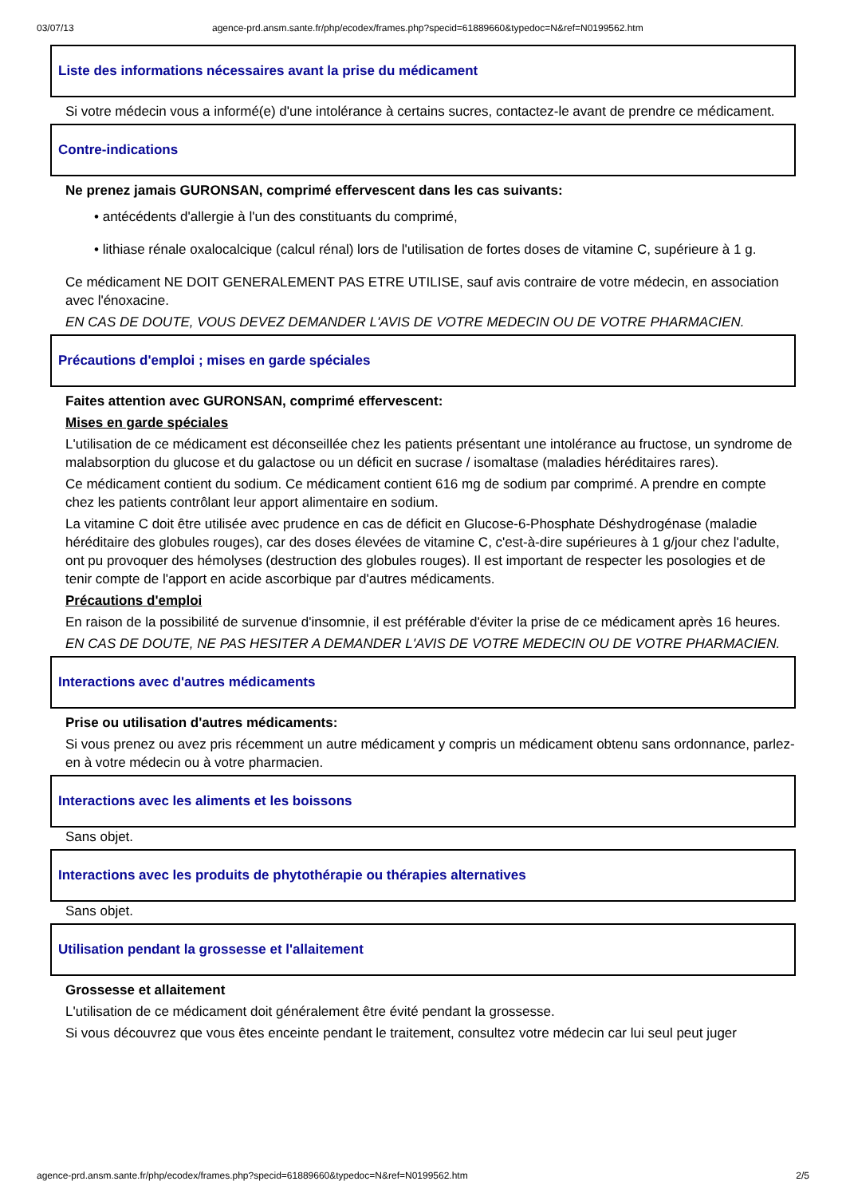03/07/13 agence-prd.ansm.sante.fr/php/ecodex/frames.php?specid=61889660&typedoc=N&ref=N0199562.htm
Liste des informations nécessaires avant la prise du médicament
Si votre médecin vous a informé(e) d'une intolérance à certains sucres, contactez-le avant de prendre ce médicament.
Contre-indications
Ne prenez jamais GURONSAN, comprimé effervescent dans les cas suivants:
• antécédents d'allergie à l'un des constituants du comprimé,
• lithiase rénale oxalocalcique (calcul rénal) lors de l'utilisation de fortes doses de vitamine C, supérieure à 1 g.
Ce médicament NE DOIT GENERALEMENT PAS ETRE UTILISE, sauf avis contraire de votre médecin, en association avec l'énoxacine.
EN CAS DE DOUTE, VOUS DEVEZ DEMANDER L'AVIS DE VOTRE MEDECIN OU DE VOTRE PHARMACIEN.
Précautions d'emploi ; mises en garde spéciales
Faites attention avec GURONSAN, comprimé effervescent:
Mises en garde spéciales
L'utilisation de ce médicament est déconseillée chez les patients présentant une intolérance au fructose, un syndrome de malabsorption du glucose et du galactose ou un déficit en sucrase / isomaltase (maladies héréditaires rares).
Ce médicament contient du sodium. Ce médicament contient 616 mg de sodium par comprimé. A prendre en compte chez les patients contrôlant leur apport alimentaire en sodium.
La vitamine C doit être utilisée avec prudence en cas de déficit en Glucose-6-Phosphate Déshydrogénase (maladie héréditaire des globules rouges), car des doses élevées de vitamine C, c'est-à-dire supérieures à 1 g/jour chez l'adulte, ont pu provoquer des hémolyses (destruction des globules rouges). Il est important de respecter les posologies et de tenir compte de l'apport en acide ascorbique par d'autres médicaments.
Précautions d'emploi
En raison de la possibilité de survenue d'insomnie, il est préférable d'éviter la prise de ce médicament après 16 heures.
EN CAS DE DOUTE, NE PAS HESITER A DEMANDER L'AVIS DE VOTRE MEDECIN OU DE VOTRE PHARMACIEN.
Interactions avec d'autres médicaments
Prise ou utilisation d'autres médicaments:
Si vous prenez ou avez pris récemment un autre médicament y compris un médicament obtenu sans ordonnance, parlez-en à votre médecin ou à votre pharmacien.
Interactions avec les aliments et les boissons
Sans objet.
Interactions avec les produits de phytothérapie ou thérapies alternatives
Sans objet.
Utilisation pendant la grossesse et l'allaitement
Grossesse et allaitement
L'utilisation de ce médicament doit généralement être évité pendant la grossesse.
Si vous découvrez que vous êtes enceinte pendant le traitement, consultez votre médecin car lui seul peut juger
agence-prd.ansm.sante.fr/php/ecodex/frames.php?specid=61889660&typedoc=N&ref=N0199562.htm 2/5